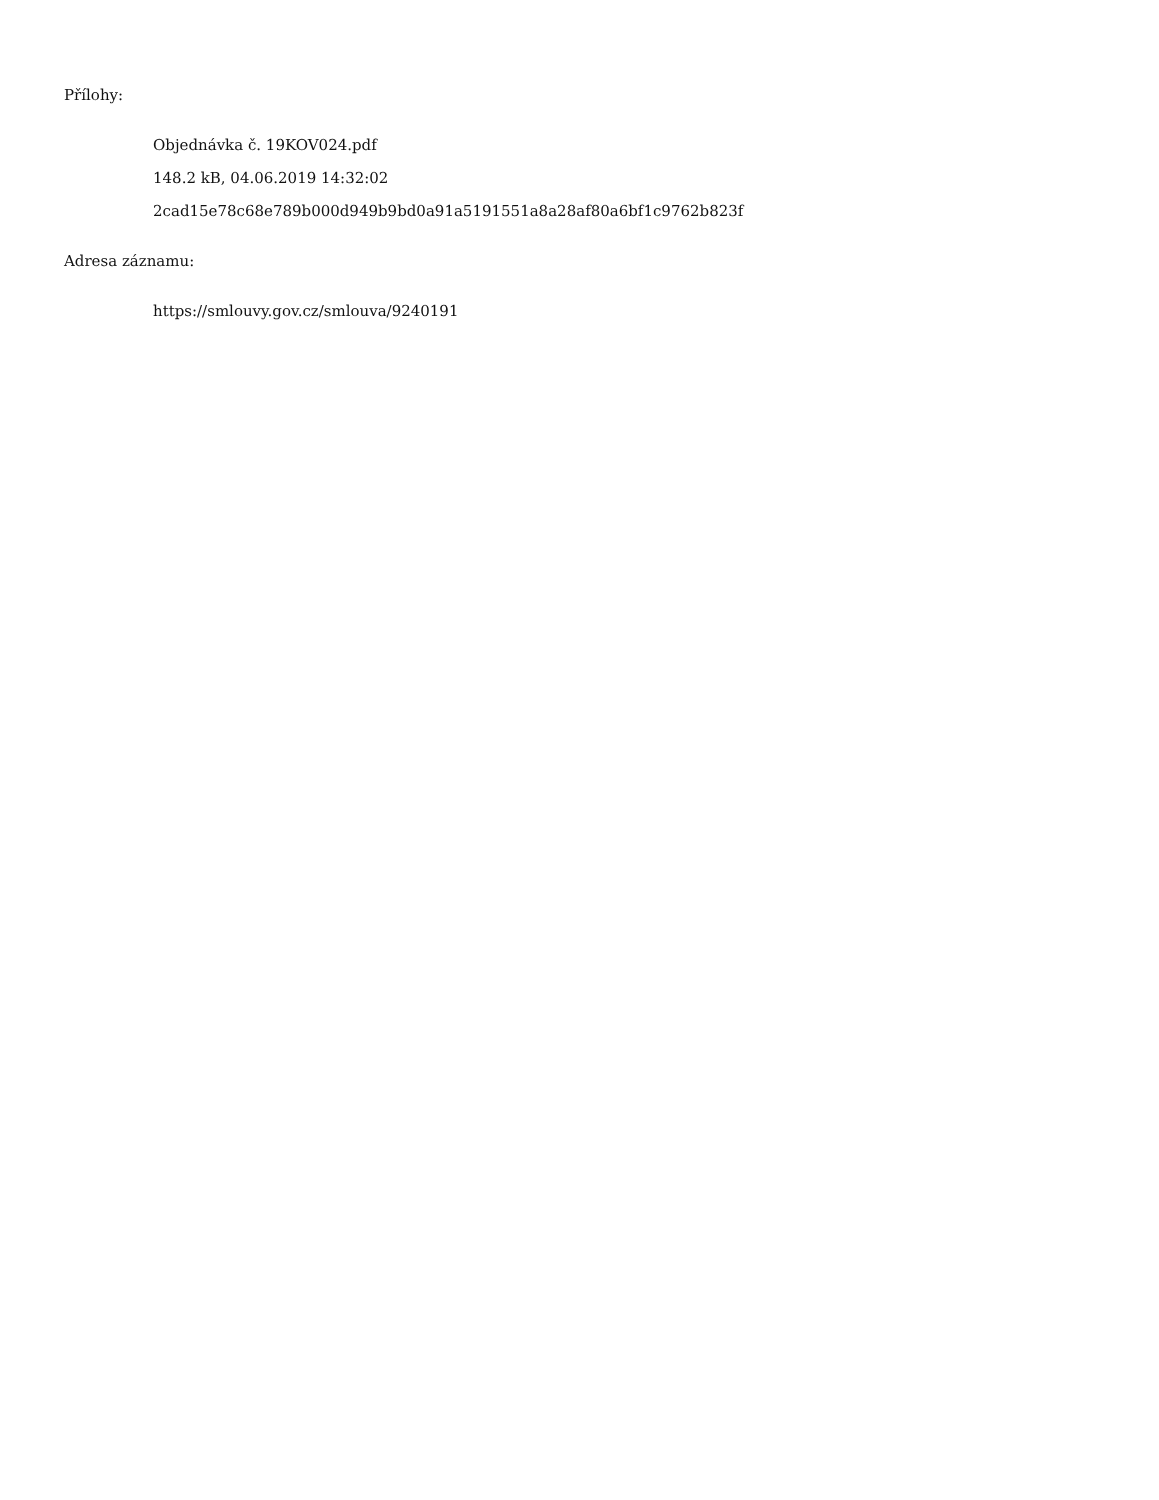Přílohy:
Objednávka č. 19KOV024.pdf
148.2 kB, 04.06.2019 14:32:02
2cad15e78c68e789b000d949b9bd0a91a5191551a8a28af80a6bf1c9762b823f
Adresa záznamu:
https://smlouvy.gov.cz/smlouva/9240191